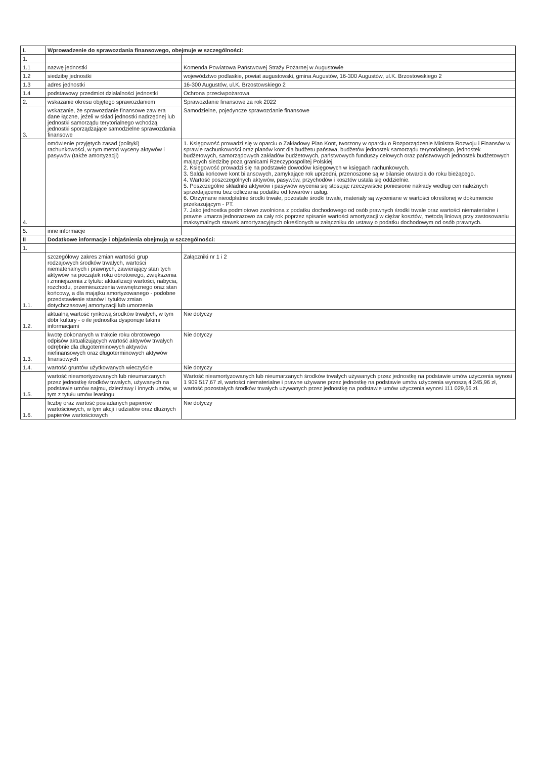| I. | Wprowadzenie do sprawozdania finansowego, obejmuje w szczególności: | |
| --- | --- | --- |
| 1. | | |
| 1.1 | nazwę jednostki | Komenda Powiatowa Państwowej Straży Pożarnej w Augustowie |
| 1.2 | siedzibę jednostki | województwo podlaskie, powiat augustowski, gmina Augustów, 16-300 Augustów, ul.K. Brzostowskiego 2 |
| 1.3 | adres jednostki | 16-300 Augustów, ul.K. Brzostowskiego 2 |
| 1.4 | podstawowy przedmiot działalności jednostki | Ochrona przeciwpożarowa |
| 2. | wskazanie okresu objętego sprawozdaniem | Sprawozdanie finansowe za rok 2022 |
| 3. | wskazanie, że sprawozdanie finansowe zawiera dane łączne, jeżeli w skład jednostki nadrzędnej lub jednostki samorządu terytorialnego wchodzą jednostki sporządzające samodzielne sprawozdania finansowe | Samodzielne, pojedyncze sprawozdanie finansowe |
| 4. | omówienie przyjętych zasad (polityki) rachunkowości, w tym metod wyceny aktywów i pasywów (także amortyzacji) | 1. Księgowość prowadzi się w oparciu o Zakładowy Plan Kont, tworzony w oparciu o Rozporządzenie Ministra Rozwoju i Finansów w sprawie rachunkowości oraz planów kont dla budżetu państwa, budżetów jednostek samorządu terytorialnego, jednostek budżetowych, samorządowych zakładów budżetowych, państwowych funduszy celowych oraz państwowych jednostek budżetowych mających siedzibę poza granicami Rzeczypospolitej Polskiej. 2. Księgowość prowadzi się na podstawie dowodów księgowych w księgach rachunkowych. 3. Salda końcowe kont bilansowych, zamykające rok uprzedni, przenoszone są w bilansie otwarcia do roku bieżącego. 4. Wartość poszczególnych aktywów, pasywów, przychodów i kosztów ustala się oddzielnie. 5. Poszczególne składniki aktywów i pasywów wycenia się stosując rzeczywiście poniesione nakłady według cen należnych sprzedającemu bez odliczania podatku od towarów i usług. 6. Otrzymane nieodpłatnie środki trwałe, pozostałe środki trwałe, materiały są wyceniane w wartości określonej w dokumencie przekazującym - PT. 7. Jako jednostka podmiotowo zwolniona z podatku dochodowego od osób prawnych środki trwałe oraz wartości niematerialne i prawne umarza jednorazowo za cały rok poprzez spisanie wartości amortyzacji w ciężar kosztów, metodą liniową przy zastosowaniu maksymalnych stawek amortyzacyjnych określonych w załączniku do ustawy o podatku dochodowym od osób prawnych. |
| 5. | inne informacje | |
| II | Dodatkowe informacje i objaśnienia obejmują w szczególności: | |
| 1. | | |
| 1.1. | szczegółowy zakres zmian wartości grup rodzajowych środków trwałych, wartości niematerialnych i prawnych, zawierający stan tych aktywów na początek roku obrotowego, zwiększenia i zmniejszenia z tytułu: aktualizacji wartości, nabycia, rozchodu, przemieszczenia wewnętrznego oraz stan końcowy, a dla majątku amortyzowanego - podobne przedstawienie stanów i tytułów zmian dotychczasowej amortyzacji lub umorzenia | Załączniki nr 1 i 2 |
| 1.2. | aktualną wartość rynkową środków trwałych, w tym dóbr kultury - o ile jednostka dysponuje takimi informacjami | Nie dotyczy |
| 1.3. | kwotę dokonanych w trakcie roku obrotowego odpisów aktualizujących wartość aktywów trwałych odrębnie dla długoterminowych aktywów niefinansowych oraz długoterminowych aktywów finansowych | Nie dotyczy |
| 1.4. | wartość gruntów użytkowanych wieczyście | Nie dotyczy |
| 1.5. | wartość nieamortyzowanych lub nieumarzanych przez jednostkę środków trwałych, używanych na podstawie umów najmu, dzierżawy i innych umów, w tym z tytułu umów leasingu | Wartość nieamortyzowanych lub nieumarzanych środków trwałych używanych przez jednostkę na podstawie umów użyczenia wynosi 1 909 517,67 zł, wartości niematerialne i prawne używane przez jednostkę na podstawie umów użyczenia wynoszą 4 245,96 zł, wartość pozostałych środków trwałych używanych przez jednostkę na podstawie umów użyczenia wynosi 111 029,66 zł. |
| 1.6. | liczbę oraz wartość posiadanych papierów wartościowych, w tym akcji i udziałów oraz dłużnych papierów wartościowych | Nie dotyczy |